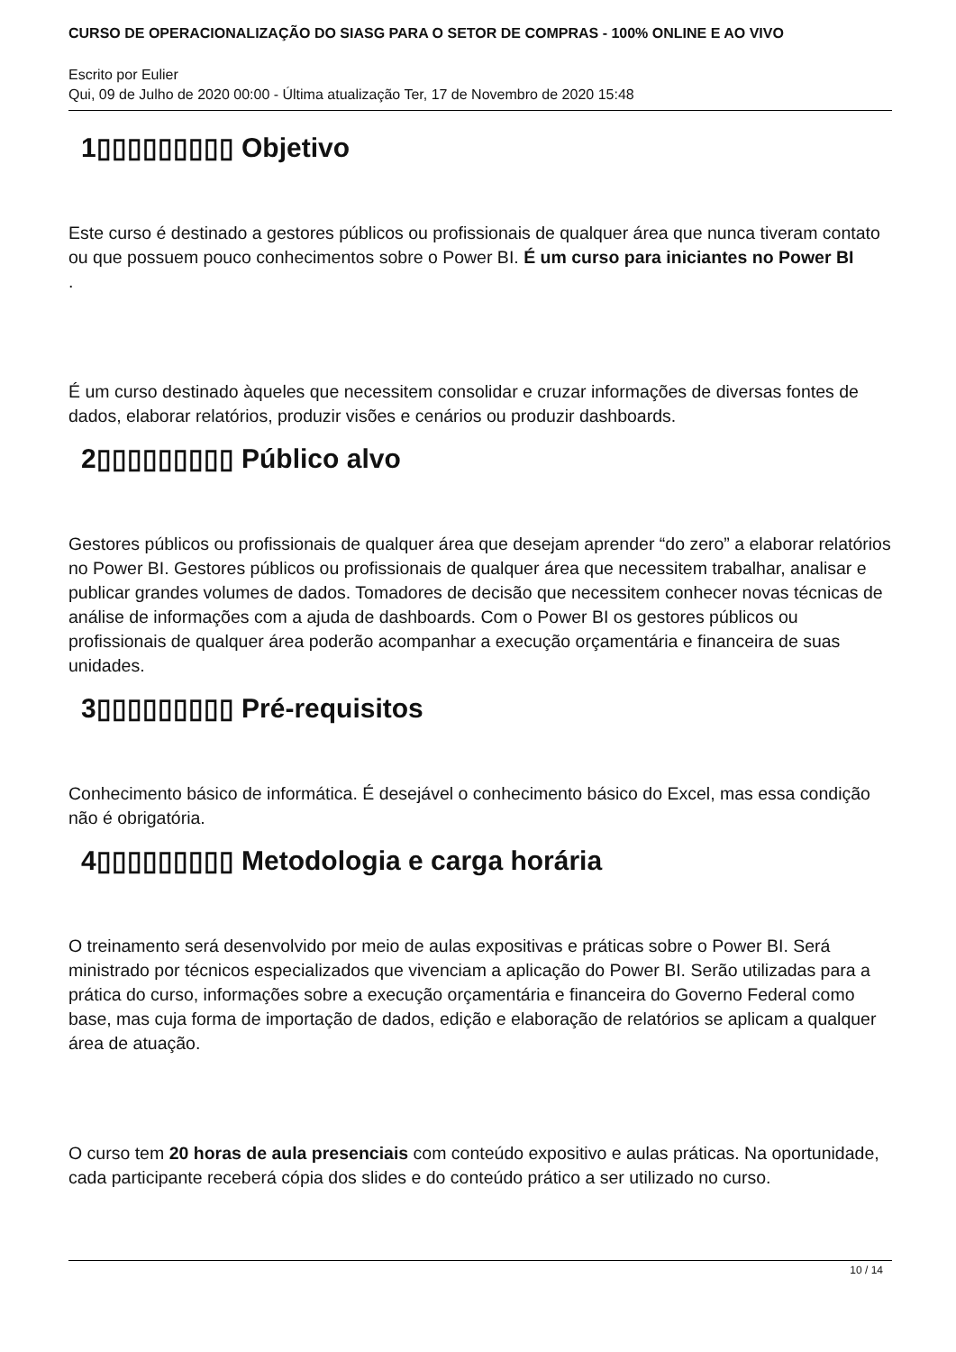CURSO DE OPERACIONALIZAÇÃO DO SIASG PARA O SETOR DE COMPRAS - 100% ONLINE E AO VIVO
Escrito por Eulier
Qui, 09 de Julho de 2020 00:00 - Última atualização Ter, 17 de Novembro de 2020 15:48
1▯▯▯▯▯▯▯▯▯ Objetivo
Este curso é destinado a gestores públicos ou profissionais de qualquer área que nunca tiveram contato ou que possuem pouco conhecimentos sobre o Power BI. É um curso para iniciantes no Power BI
.
É um curso destinado àqueles que necessitem consolidar e cruzar informações de diversas fontes de dados, elaborar relatórios, produzir visões e cenários ou produzir dashboards.
2▯▯▯▯▯▯▯▯▯ Público alvo
Gestores públicos ou profissionais de qualquer área que desejam aprender “do zero” a elaborar relatórios no Power BI. Gestores públicos ou profissionais de qualquer área que necessitem trabalhar, analisar e publicar grandes volumes de dados. Tomadores de decisão que necessitem conhecer novas técnicas de análise de informações com a ajuda de dashboards. Com o Power BI os gestores públicos ou profissionais de qualquer área poderão acompanhar a execução orçamentária e financeira de suas unidades.
3▯▯▯▯▯▯▯▯▯ Pré-requisitos
Conhecimento básico de informática. É desejável o conhecimento básico do Excel, mas essa condição não é obrigatória.
4▯▯▯▯▯▯▯▯▯ Metodologia e carga horária
O treinamento será desenvolvido por meio de aulas expositivas e práticas sobre o Power BI. Será ministrado por técnicos especializados que vivenciam a aplicação do Power BI. Serão utilizadas para a prática do curso, informações sobre a execução orçamentária e financeira do Governo Federal como base, mas cuja forma de importação de dados, edição e elaboração de relatórios se aplicam a qualquer área de atuação.
O curso tem 20 horas de aula presenciais com conteúdo expositivo e aulas práticas. Na oportunidade, cada participante receberá cópia dos slides e do conteúdo prático a ser utilizado no curso.
10 / 14